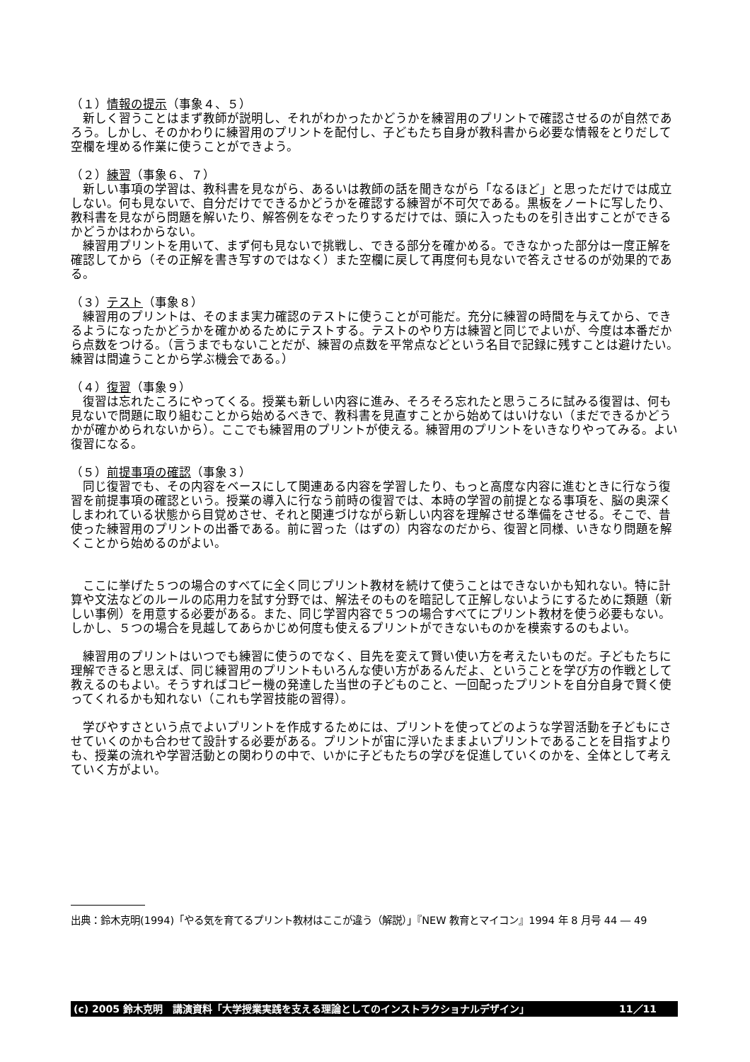（１）情報の提示（事象４、５）
　新しく習うことはまず教師が説明し、それがわかったかどうかを練習用のプリントで確認させるのが自然であろう。しかし、そのかわりに練習用のプリントを配付し、子どもたち自身が教科書から必要な情報をとりだして空欄を埋める作業に使うことができよう。
（２）練習（事象６、７）
　新しい事項の学習は、教科書を見ながら、あるいは教師の話を聞きながら「なるほど」と思っただけでは成立しない。何も見ないで、自分だけでできるかどうかを確認する練習が不可欠である。黒板をノートに写したり、教科書を見ながら問題を解いたり、解答例をなぞったりするだけでは、頭に入ったものを引き出すことができるかどうかはわからない。
　練習用プリントを用いて、まず何も見ないで挑戦し、できる部分を確かめる。できなかった部分は一度正解を確認してから（その正解を書き写すのではなく）また空欄に戻して再度何も見ないで答えさせるのが効果的である。
（３）テスト（事象８）
　練習用のプリントは、そのまま実力確認のテストに使うことが可能だ。充分に練習の時間を与えてから、できるようになったかどうかを確かめるためにテストする。テストのやり方は練習と同じでよいが、今度は本番だから点数をつける。（言うまでもないことだが、練習の点数を平常点などという名目で記録に残すことは避けたい。練習は間違うことから学ぶ機会である。）
（４）復習（事象９）
　復習は忘れたころにやってくる。授業も新しい内容に進み、そろそろ忘れたと思うころに試みる復習は、何も見ないで問題に取り組むことから始めるべきで、教科書を見直すことから始めてはいけない（まだできるかどうかが確かめられないから）。ここでも練習用のプリントが使える。練習用のプリントをいきなりやってみる。よい復習になる。
（５）前提事項の確認（事象３）
　同じ復習でも、その内容をベースにして関連ある内容を学習したり、もっと高度な内容に進むときに行なう復習を前提事項の確認という。授業の導入に行なう前時の復習では、本時の学習の前提となる事項を、脳の奥深くしまわれている状態から目覚めさせ、それと関連づけながら新しい内容を理解させる準備をさせる。そこで、昔使った練習用のプリントの出番である。前に習った（はずの）内容なのだから、復習と同様、いきなり問題を解くことから始めるのがよい。
　ここに挙げた５つの場合のすべてに全く同じプリント教材を続けて使うことはできないかも知れない。特に計算や文法などのルールの応用力を試す分野では、解法そのものを暗記して正解しないようにするために類題（新しい事例）を用意する必要がある。また、同じ学習内容で５つの場合すべてにプリント教材を使う必要もない。しかし、５つの場合を見越してあらかじめ何度も使えるプリントができないものかを模索するのもよい。
　練習用のプリントはいつでも練習に使うのでなく、目先を変えて賢い使い方を考えたいものだ。子どもたちに理解できると思えば、同じ練習用のプリントもいろんな使い方があるんだよ、ということを学び方の作戦として教えるのもよい。そうすればコピー機の発達した当世の子どものこと、一回配ったプリントを自分自身で賢く使ってくれるかも知れない（これも学習技能の習得）。
　学びやすさという点でよいプリントを作成するためには、プリントを使ってどのような学習活動を子どもにさせていくのかも合わせて設計する必要がある。プリントが宙に浮いたままよいプリントであることを目指すよりも、授業の流れや学習活動との関わりの中で、いかに子どもたちの学びを促進していくのかを、全体として考えていく方がよい。
出典：鈴木克明(1994)「やる気を育てるプリント教材はここが違う（解説）」『NEW 教育とマイコン』1994 年 8 月号 44 ― 49
(c) 2005 鈴木克明　講演資料「大学授業実践を支える理論としてのインストラクショナルデザイン」 11／11